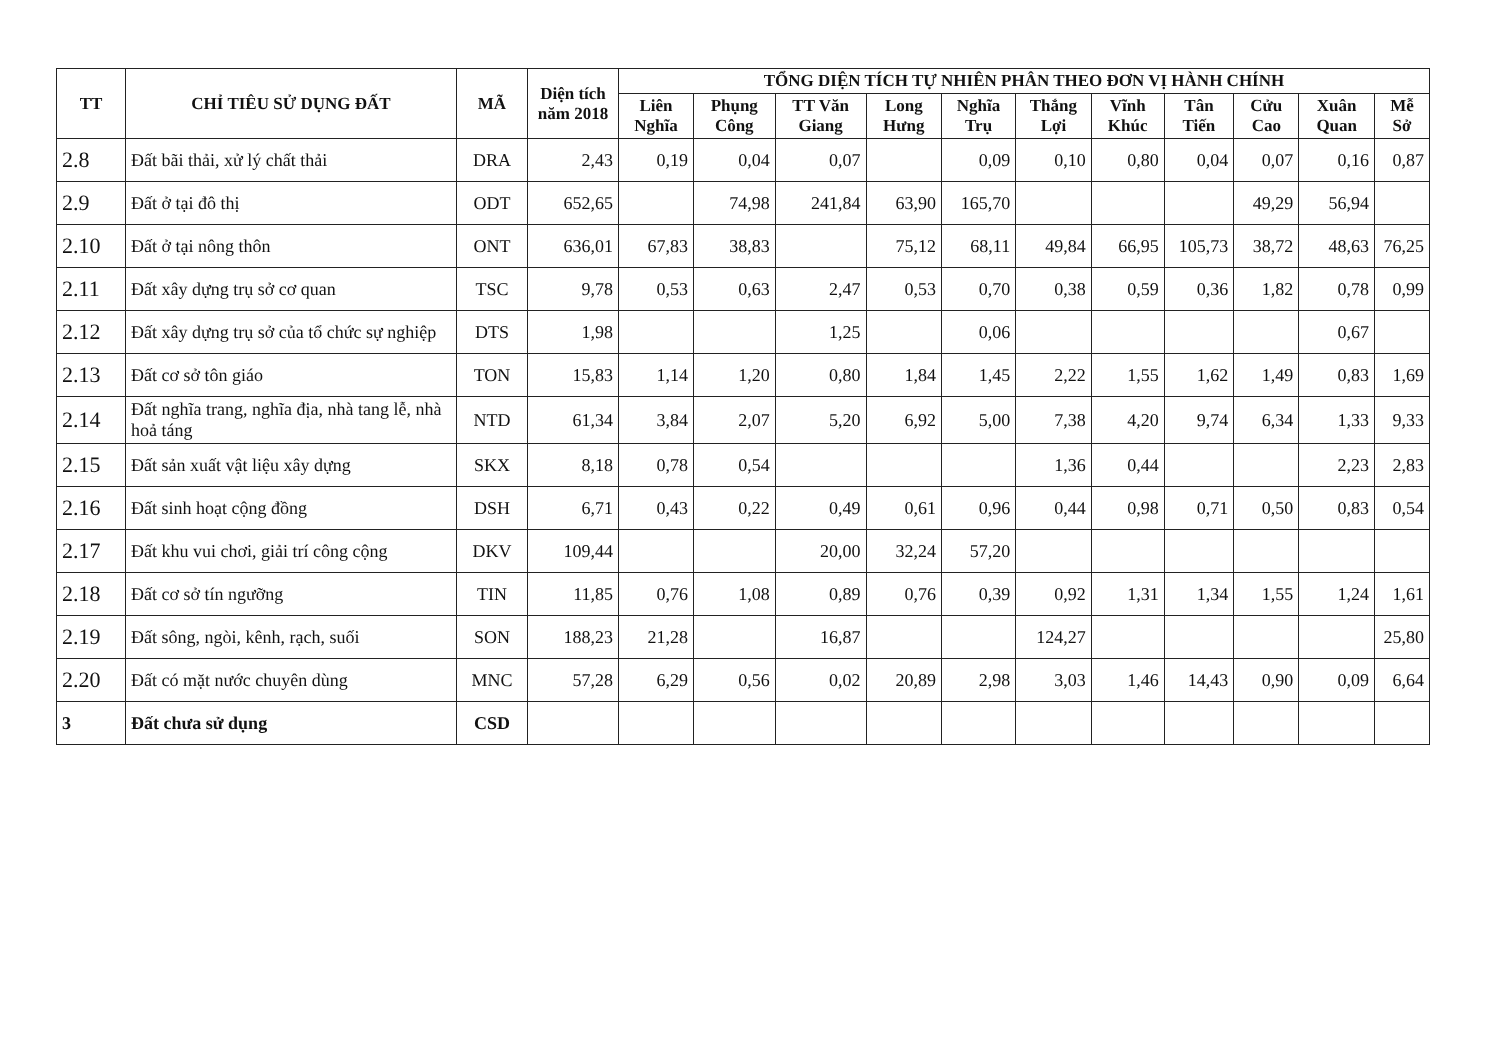| TT | CHỈ TIÊU SỬ DỤNG ĐẤT | MÃ | Diện tích năm 2018 | TỔNG DIỆN TÍCH TỰ NHIÊN PHÂN THEO ĐƠN VỊ HÀNH CHÍNH | | | | | | | | | | |
| --- | --- | --- | --- | --- | --- | --- | --- | --- | --- | --- | --- | --- | --- | --- |
| | | | | Liên Nghĩa | Phụng Công | TT Văn Giang | Long Hưng | Nghĩa Trụ | Thắng Lợi | Vĩnh Khúc | Tân Tiến | Cửu Cao | Xuân Quan | Mễ Sở |
| 2.8 | Đất bãi thải, xử lý chất thải | DRA | 2,43 | 0,19 | 0,04 | 0,07 | | 0,09 | 0,10 | 0,80 | 0,04 | 0,07 | 0,16 | 0,87 |
| 2.9 | Đất ở tại đô thị | ODT | 652,65 | | 74,98 | 241,84 | 63,90 | 165,70 | | | | 49,29 | 56,94 | |
| 2.10 | Đất ở tại nông thôn | ONT | 636,01 | 67,83 | 38,83 | | 75,12 | 68,11 | 49,84 | 66,95 | 105,73 | 38,72 | 48,63 | 76,25 |
| 2.11 | Đất xây dựng trụ sở cơ quan | TSC | 9,78 | 0,53 | 0,63 | 2,47 | 0,53 | 0,70 | 0,38 | 0,59 | 0,36 | 1,82 | 0,78 | 0,99 |
| 2.12 | Đất xây dựng trụ sở của tổ chức sự nghiệp | DTS | 1,98 | | | 1,25 | | 0,06 | | | | | 0,67 | |
| 2.13 | Đất cơ sở tôn giáo | TON | 15,83 | 1,14 | 1,20 | 0,80 | 1,84 | 1,45 | 2,22 | 1,55 | 1,62 | 1,49 | 0,83 | 1,69 |
| 2.14 | Đất nghĩa trang, nghĩa địa, nhà tang lễ, nhà hoả táng | NTD | 61,34 | 3,84 | 2,07 | 5,20 | 6,92 | 5,00 | 7,38 | 4,20 | 9,74 | 6,34 | 1,33 | 9,33 |
| 2.15 | Đất sản xuất vật liệu xây dựng | SKX | 8,18 | 0,78 | 0,54 | | | | 1,36 | 0,44 | | | 2,23 | 2,83 |
| 2.16 | Đất sinh hoạt cộng đồng | DSH | 6,71 | 0,43 | 0,22 | 0,49 | 0,61 | 0,96 | 0,44 | 0,98 | 0,71 | 0,50 | 0,83 | 0,54 |
| 2.17 | Đất khu vui chơi, giải trí công cộng | DKV | 109,44 | | | 20,00 | 32,24 | 57,20 | | | | | | |
| 2.18 | Đất cơ sở tín ngưỡng | TIN | 11,85 | 0,76 | 1,08 | 0,89 | 0,76 | 0,39 | 0,92 | 1,31 | 1,34 | 1,55 | 1,24 | 1,61 |
| 2.19 | Đất sông, ngòi, kênh, rạch, suối | SON | 188,23 | 21,28 | | 16,87 | | | 124,27 | | | | | 25,80 |
| 2.20 | Đất có mặt nước chuyên dùng | MNC | 57,28 | 6,29 | 0,56 | 0,02 | 20,89 | 2,98 | 3,03 | 1,46 | 14,43 | 0,90 | 0,09 | 6,64 |
| 3 | Đất chưa sử dụng | CSD | | | | | | | | | | | | |